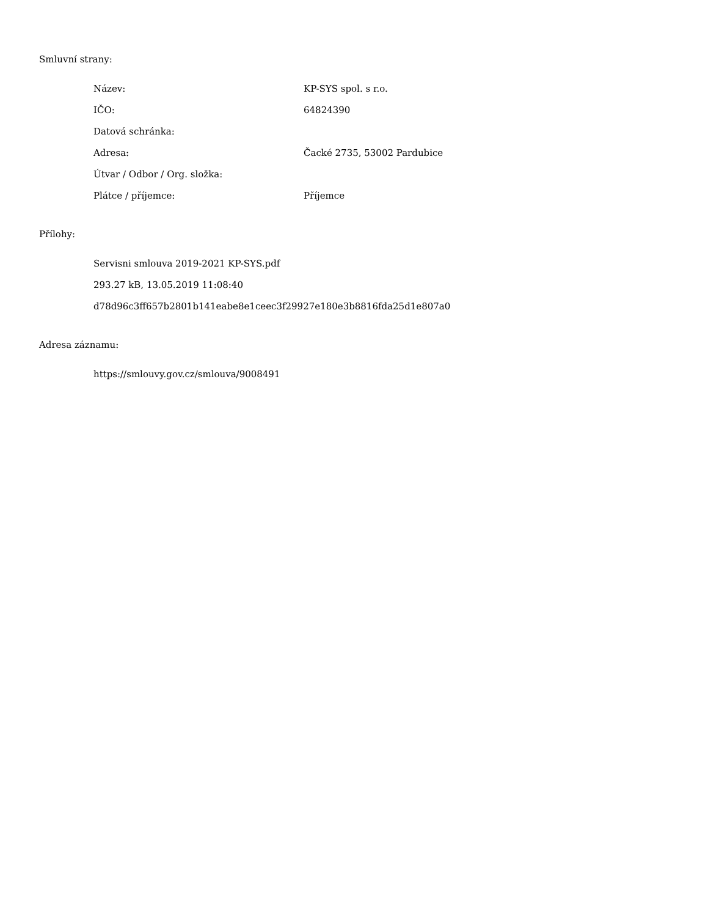Smluvní strany:
| Název: | KP-SYS spol. s r.o. |
| IČO: | 64824390 |
| Datová schránka: | |
| Adresa: | Čacké 2735, 53002 Pardubice |
| Útvar / Odbor / Org. složka: | |
| Plátce / příjemce: | Příjemce |
Přílohy:
Servisni smlouva 2019-2021 KP-SYS.pdf
293.27 kB, 13.05.2019 11:08:40
d78d96c3ff657b2801b141eabe8e1ceec3f29927e180e3b8816fda25d1e807a0
Adresa záznamu:
https://smlouvy.gov.cz/smlouva/9008491